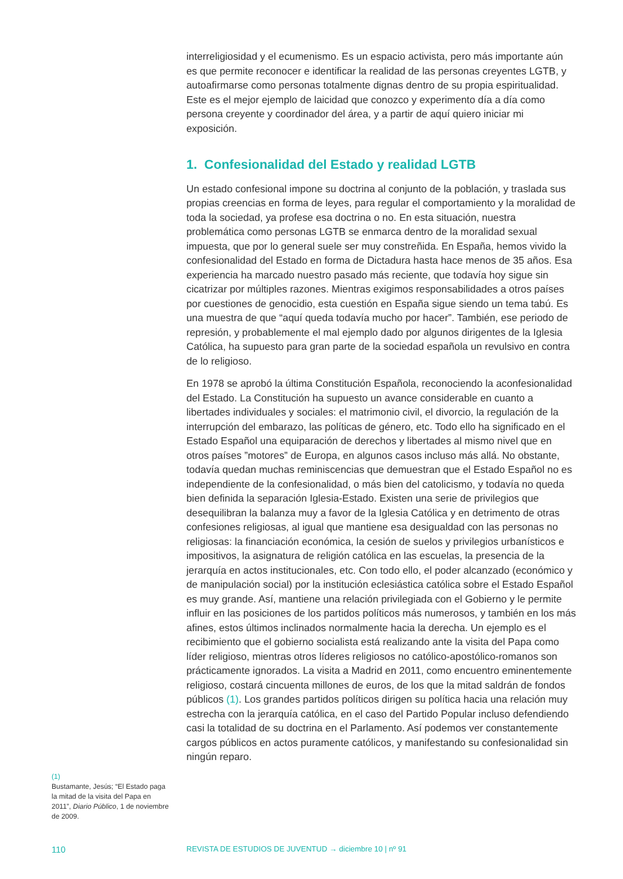interreligiosidad y el ecumenismo. Es un espacio activista, pero más importante aún es que permite reconocer e identificar la realidad de las personas creyentes LGTB, y autoafirmarse como personas totalmente dignas dentro de su propia espiritualidad. Este es el mejor ejemplo de laicidad que conozco y experimento día a día como persona creyente y coordinador del área, y a partir de aquí quiero iniciar mi exposición.
1. Confesionalidad del Estado y realidad LGTB
Un estado confesional impone su doctrina al conjunto de la población, y traslada sus propias creencias en forma de leyes, para regular el comportamiento y la moralidad de toda la sociedad, ya profese esa doctrina o no. En esta situación, nuestra problemática como personas LGTB se enmarca dentro de la moralidad sexual impuesta, que por lo general suele ser muy constreñida. En España, hemos vivido la confesionalidad del Estado en forma de Dictadura hasta hace menos de 35 años. Esa experiencia ha marcado nuestro pasado más reciente, que todavía hoy sigue sin cicatrizar por múltiples razones. Mientras exigimos responsabilidades a otros países por cuestiones de genocidio, esta cuestión en España sigue siendo un tema tabú. Es una muestra de que “aquí queda todavía mucho por hacer”. También, ese periodo de represión, y probablemente el mal ejemplo dado por algunos dirigentes de la Iglesia Católica, ha supuesto para gran parte de la sociedad española un revulsivo en contra de lo religioso.
En 1978 se aprobó la última Constitución Española, reconociendo la aconfesionalidad del Estado. La Constitución ha supuesto un avance considerable en cuanto a libertades individuales y sociales: el matrimonio civil, el divorcio, la regulación de la interrupción del embarazo, las políticas de género, etc. Todo ello ha significado en el Estado Español una equiparación de derechos y libertades al mismo nivel que en otros países ”motores” de Europa, en algunos casos incluso más allá. No obstante, todavía quedan muchas reminiscencias que demuestran que el Estado Español no es independiente de la confesionalidad, o más bien del catolicismo, y todavía no queda bien definida la separación Iglesia-Estado. Existen una serie de privilegios que desequilibran la balanza muy a favor de la Iglesia Católica y en detrimento de otras confesiones religiosas, al igual que mantiene esa desigualdad con las personas no religiosas: la financiación económica, la cesión de suelos y privilegios urbanísticos e impositivos, la asignatura de religión católica en las escuelas, la presencia de la jerarquía en actos institucionales, etc. Con todo ello, el poder alcanzado (económico y de manipulación social) por la institución eclesiástica católica sobre el Estado Español es muy grande. Así, mantiene una relación privilegiada con el Gobierno y le permite influir en las posiciones de los partidos políticos más numerosos, y también en los más afines, estos últimos inclinados normalmente hacia la derecha. Un ejemplo es el recibimiento que el gobierno socialista está realizando ante la visita del Papa como líder religioso, mientras otros líderes religiosos no católico-apostólico-romanos son prácticamente ignorados. La visita a Madrid en 2011, como encuentro eminentemente religioso, costará cincuenta millones de euros, de los que la mitad saldrán de fondos públicos (1). Los grandes partidos políticos dirigen su política hacia una relación muy estrecha con la jerarquía católica, en el caso del Partido Popular incluso defendiendo casi la totalidad de su doctrina en el Parlamento. Así podemos ver constantemente cargos públicos en actos puramente católicos, y manifestando su confesionalidad sin ningún reparo.
(1)
Bustamante, Jesús; “El Estado paga la mitad de la visita del Papa en 2011”, Diario Público, 1 de noviembre de 2009.
110 REVISTA DE ESTUDIOS DE JUVENTUD → diciembre 10 | nº 91